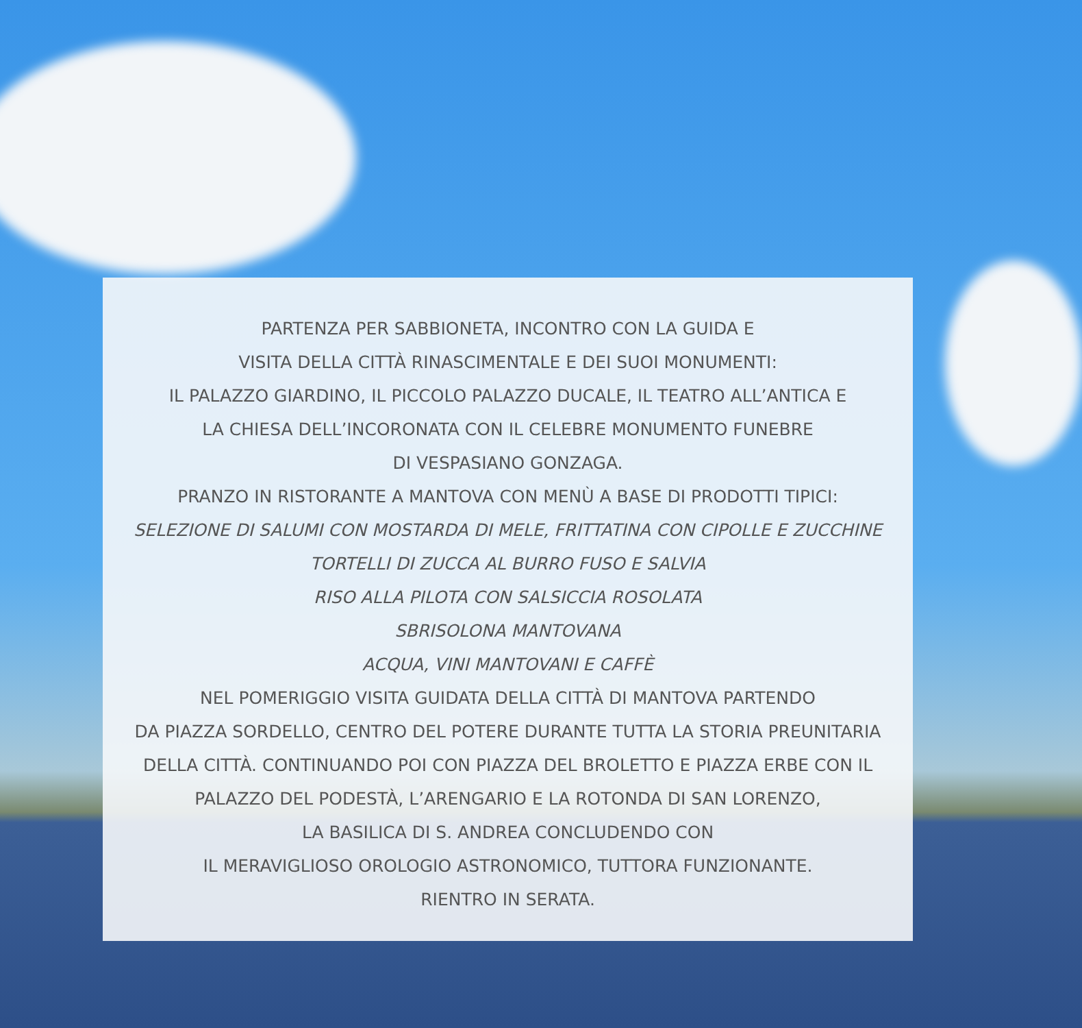PARTENZA PER SABBIONETA, INCONTRO CON LA GUIDA E
VISITA DELLA CITTÀ RINASCIMENTALE E DEI SUOI MONUMENTI:
IL PALAZZO GIARDINO, IL PICCOLO PALAZZO DUCALE, IL TEATRO ALL’ANTICA E
LA CHIESA DELL’INCORONATA CON IL CELEBRE MONUMENTO FUNEBRE
DI VESPASIANO GONZAGA.
PRANZO IN RISTORANTE A MANTOVA CON MENÙ A BASE DI PRODOTTI TIPICI:
SELEZIONE DI SALUMI CON MOSTARDA DI MELE, FRITTATINA CON CIPOLLE E ZUCCHINE
TORTELLI DI ZUCCA AL BURRO FUSO E SALVIA
RISO ALLA PILOTA CON SALSICCIA ROSOLATA
SBRISOLONA MANTOVANA
ACQUA, VINI MANTOVANI E CAFFÈ
NEL POMERIGGIO VISITA GUIDATA DELLA CITTÀ DI MANTOVA PARTENDO
DA PIAZZA SORDELLO, CENTRO DEL POTERE DURANTE TUTTA LA STORIA PREUNITARIA
DELLA CITTÀ. CONTINUANDO POI CON PIAZZA DEL BROLETTO E PIAZZA ERBE CON IL
PALAZZO DEL PODESTÀ, L’ARENGARIO E LA ROTONDA DI SAN LORENZO,
LA BASILICA DI S. ANDREA CONCLUDENDO CON
IL MERAVIGLIOSO OROLOGIO ASTRONOMICO, TUTTORA FUNZIONANTE.
RIENTRO IN SERATA.